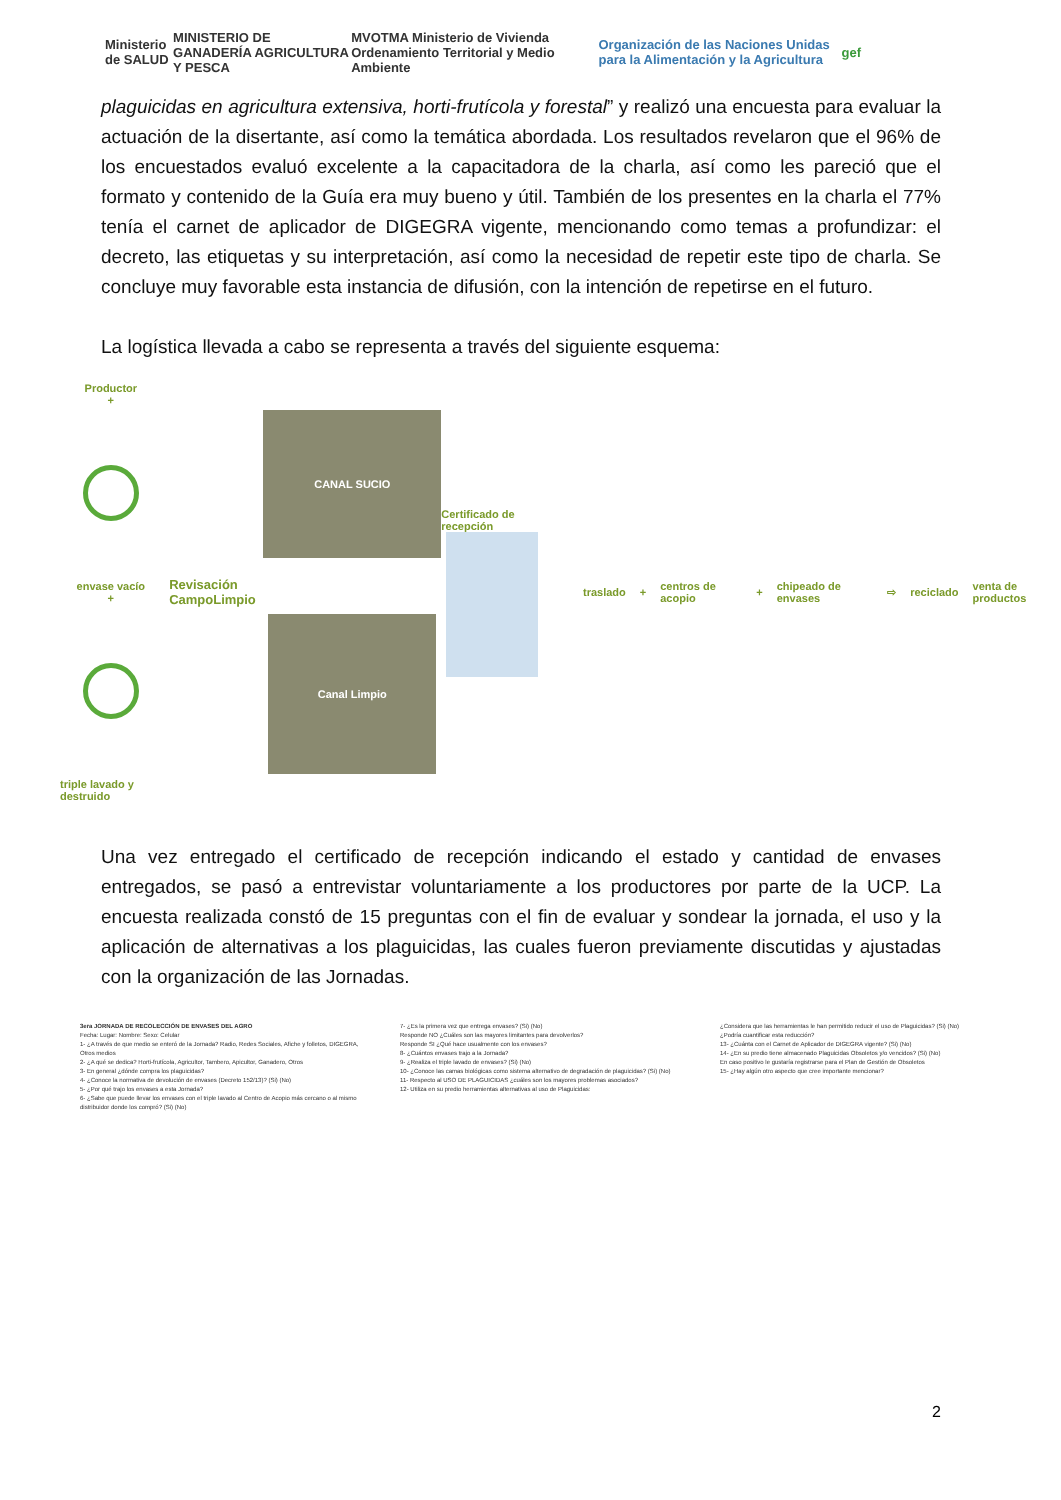Ministerio de SALUD
MINISTERIO DE GANADERÍA AGRICULTURA Y PESCA
MVOTMA Ministerio de Vivienda Ordenamiento Territorial y Medio Ambiente
Organización de las Naciones Unidas para la Alimentación y la Agricultura
gef
plaguicidas en agricultura extensiva, horti-frutícola y forestal” y realizó una encuesta para evaluar la actuación de la disertante, así como la temática abordada. Los resultados revelaron que el 96% de los encuestados evaluó excelente a la capacitadora de la charla, así como les pareció que el formato y contenido de la Guía era muy bueno y útil. También de los presentes en la charla el 77% tenía el carnet de aplicador de DIGEGRA vigente, mencionando como temas a profundizar: el decreto, las etiquetas y su interpretación, así como la necesidad de repetir este tipo de charla. Se concluye muy favorable esta instancia de difusión, con la intención de repetirse en el futuro.
La logística llevada a cabo se representa a través del siguiente esquema:
Productor
+
envase vacío
+
triple lavado y destruido
Revisación
CampoLimpio
CANAL SUCIO
Canal Limpio
Certificado de recepción
traslado + centros de acopio + chipeado de envases ⇨ reciclado venta de productos
Una vez entregado el certificado de recepción indicando el estado y cantidad de envases entregados, se pasó a entrevistar voluntariamente a los productores por parte de la UCP. La encuesta realizada constó de 15 preguntas con el fin de evaluar y sondear la jornada, el uso y la aplicación de alternativas a los plaguicidas, las cuales fueron previamente discutidas y ajustadas con la organización de las Jornadas.
3era JORNADA DE RECOLECCIÓN DE ENVASES DEL AGRO
Fecha: Lugar: Nombre: Sexo: Celular
1- ¿A través de que medio se enteró de la Jornada? Radio, Redes Sociales, Afiche y folletos, DIGEGRA, Otros medios
2- ¿A qué se dedica? Horti-frutícola, Agricultor, Tambero, Apicultor, Ganadero, Otros
3- En general ¿dónde compra los plaguicidas?
4- ¿Conoce la normativa de devolución de envases (Decreto 152/13)? (Si) (No)
5- ¿Por qué trajo los envases a esta Jornada?
6- ¿Sabe que puede llevar los envases con el triple lavado al Centro de Acopio más cercano o al mismo distribuidor donde los compró? (Si) (No)
7- ¿Es la primera vez que entrega envases? (Si) (No)
Responde NO ¿Cuáles son las mayores limitantes para devolverlos?
Responde SI ¿Qué hace usualmente con los envases?
8- ¿Cuántos envases trajo a la Jornada?
9- ¿Realiza el triple lavado de envases? (Si) (No)
10- ¿Conoce las camas biológicas como sistema alternativo de degradación de plaguicidas? (Si) (No)
11- Respecto al USO DE PLAGUICIDAS ¿cuáles son los mayores problemas asociados?
12- Utiliza en su predio herramientas alternativas al uso de Plaguicidas:
¿Considera que las herramientas le han permitido reducir el uso de Plaguicidas? (Si) (No)
¿Podría cuantificar esta reducción?
13- ¿Cuánta con el Carnet de Aplicador de DIGEGRA vigente? (Si) (No)
14- ¿En su predio tiene almacenado Plaguicidas Obsoletos y/o vencidos? (Si) (No)
En caso positivo le gustaría registrarse para el Plan de Gestión de Obsoletos
15- ¿Hay algún otro aspecto que cree importante mencionar?
2